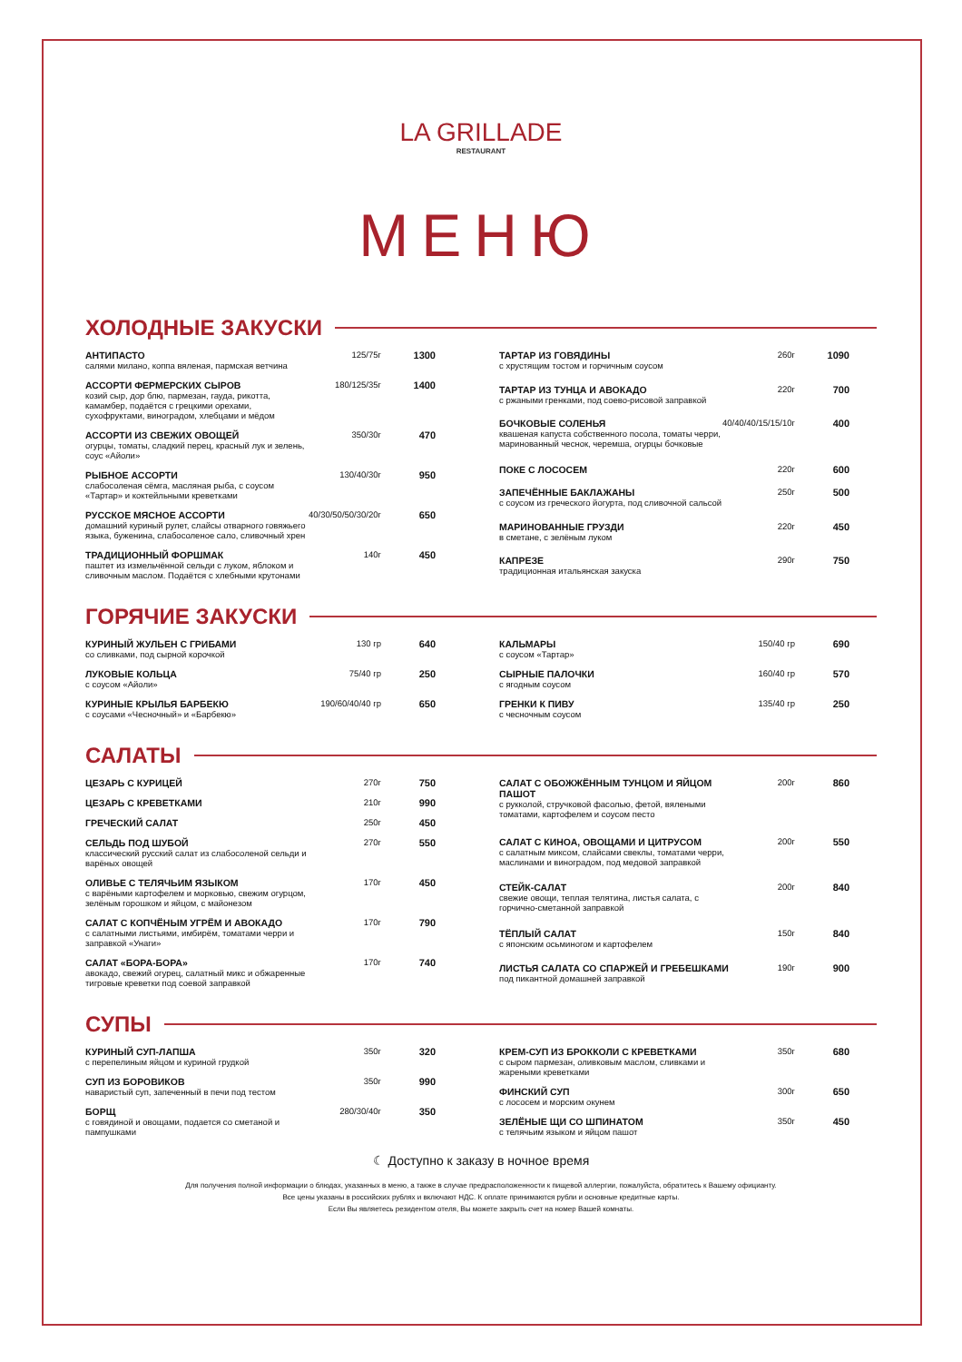LA GRILLADE
RESTAURANT
МЕНЮ
ХОЛОДНЫЕ ЗАКУСКИ
| АНТИПАСТО салями милано, коппа вяленая, пармская ветчина | 125/75г | 1300 |
| АССОРТИ ФЕРМЕРСКИХ СЫРОВ козий сыр, дор блю, пармезан, гауда, рикотта, камамбер, подаётся с грецкими орехами, сухофруктами, виноградом, хлебцами и мёдом | 180/125/35г | 1400 |
| АССОРТИ ИЗ СВЕЖИХ ОВОЩЕЙ огурцы, томаты, сладкий перец, красный лук и зелень, соус «Айоли» | 350/30г | 470 |
| РЫБНОЕ АССОРТИ слабосоленая сёмга, масляная рыба, с соусом «Тартар» и коктейльными креветками | 130/40/30г | 950 |
| РУССКОЕ МЯСНОЕ АССОРТИ домашний куриный рулет, слайсы отварного говяжьего языка, буженина, слабосоленое сало, сливочный хрен | 40/30/50/50/30/20г | 650 |
| ТРАДИЦИОННЫЙ ФОРШМАК паштет из измельчённой сельди с луком, яблоком и сливочным маслом. Подаётся с хлебными крутонами | 140г | 450 |
| ТАРТАР ИЗ ГОВЯДИНЫ с хрустящим тостом и горчичным соусом | 260г | 1090 |
| ТАРТАР ИЗ ТУНЦА И АВОКАДО с ржаными гренками, под соево-рисовой заправкой | 220г | 700 |
| БОЧКОВЫЕ СОЛЕНЬЯ квашеная капуста собственного посола, томаты черри, маринованный чеснок, черемша, огурцы бочковые | 40/40/40/15/15/10г | 400 |
| ПОКЕ С ЛОСОСЕМ | 220г | 600 |
| ЗАПЕЧЁННЫЕ БАКЛАЖАНЫ с соусом из греческого йогурта, под сливочной сальсой | 250г | 500 |
| МАРИНОВАННЫЕ ГРУЗДИ в сметане, с зелёным луком | 220г | 450 |
| КАПРЕЗЕ традиционная итальянская закуска | 290г | 750 |
ГОРЯЧИЕ ЗАКУСКИ
| КУРИНЫЙ ЖУЛЬЕН С ГРИБАМИ со сливками, под сырной корочкой | 130 гр | 640 |
| ЛУКОВЫЕ КОЛЬЦА с соусом «Айоли» | 75/40 гр | 250 |
| КУРИНЫЕ КРЫЛЬЯ БАРБЕКЮ с соусами «Чесночный» и «Барбекю» | 190/60/40/40 гр | 650 |
| КАЛЬМАРЫ с соусом «Тартар» | 150/40 гр | 690 |
| СЫРНЫЕ ПАЛОЧКИ с ягодным соусом | 160/40 гр | 570 |
| ГРЕНКИ К ПИВУ с чесночным соусом | 135/40 гр | 250 |
САЛАТЫ
| ЦЕЗАРЬ С КУРИЦЕЙ | 270г | 750 |
| ЦЕЗАРЬ С КРЕВЕТКАМИ | 210г | 990 |
| ГРЕЧЕСКИЙ САЛАТ | 250г | 450 |
| СЕЛЬДЬ ПОД ШУБОЙ классический русский салат из слабосоленой сельди и варёных овощей | 270г | 550 |
| ОЛИВЬЕ С ТЕЛЯЧЬИМ ЯЗЫКОМ с варёными картофелем и морковью, свежим огурцом, зелёным горошком и яйцом, с майонезом | 170г | 450 |
| САЛАТ С КОПЧЁНЫМ УГРЁМ И АВОКАДО с салатными листьями, имбирём, томатами черри и заправкой «Унаги» | 170г | 790 |
| САЛАТ «БОРА-БОРА» авокадо, свежий огурец, салатный микс и обжаренные тигровые креветки под соевой заправкой | 170г | 740 |
| САЛАТ С ОБОЖЖЁННЫМ ТУНЦОМ И ЯЙЦОМ ПАШОТ с рукколой, стручковой фасолью, фетой, вялеными томатами, картофелем и соусом песто | 200г | 860 |
| САЛАТ С КИНОА, ОВОЩАМИ И ЦИТРУСОМ с салатным миксом, слайсами свеклы, томатами черри, маслинами и виноградом, под медовой заправкой | 200г | 550 |
| СТЕЙК-САЛАТ свежие овощи, теплая телятина, листья салата, с горчично-сметанной заправкой | 200г | 840 |
| ТЁПЛЫЙ САЛАТ с японским осьминогом и картофелем | 150г | 840 |
| ЛИСТЬЯ САЛАТА СО СПАРЖЕЙ И ГРЕБЕШКАМИ под пикантной домашней заправкой | 190г | 900 |
СУПЫ
| КУРИНЫЙ СУП-ЛАПША с перепелиным яйцом и куриной грудкой | 350г | 320 |
| СУП ИЗ БОРОВИКОВ наваристый суп, запеченный в печи под тестом | 350г | 990 |
| БОРЩ с говядиной и овощами, подается со сметаной и пампушками | 280/30/40г | 350 |
| КРЕМ-СУП ИЗ БРОККОЛИ С КРЕВЕТКАМИ с сыром пармезан, оливковым маслом, сливками и жареными креветками | 350г | 680 |
| ФИНСКИЙ СУП с лососем и морским окунем | 300г | 650 |
| ЗЕЛЁНЫЕ ЩИ СО ШПИНАТОМ с телячьим языком и яйцом пашот | 350г | 450 |
☾ Доступно к заказу в ночное время
Для получения полной информации о блюдах, указанных в меню, а также в случае предрасположенности к пищевой аллергии, пожалуйста, обратитесь к Вашему официанту.
Все цены указаны в российских рублях и включают НДС. К оплате принимаются рубли и основные кредитные карты.
Если Вы являетесь резидентом отеля, Вы можете закрыть счет на номер Вашей комнаты.